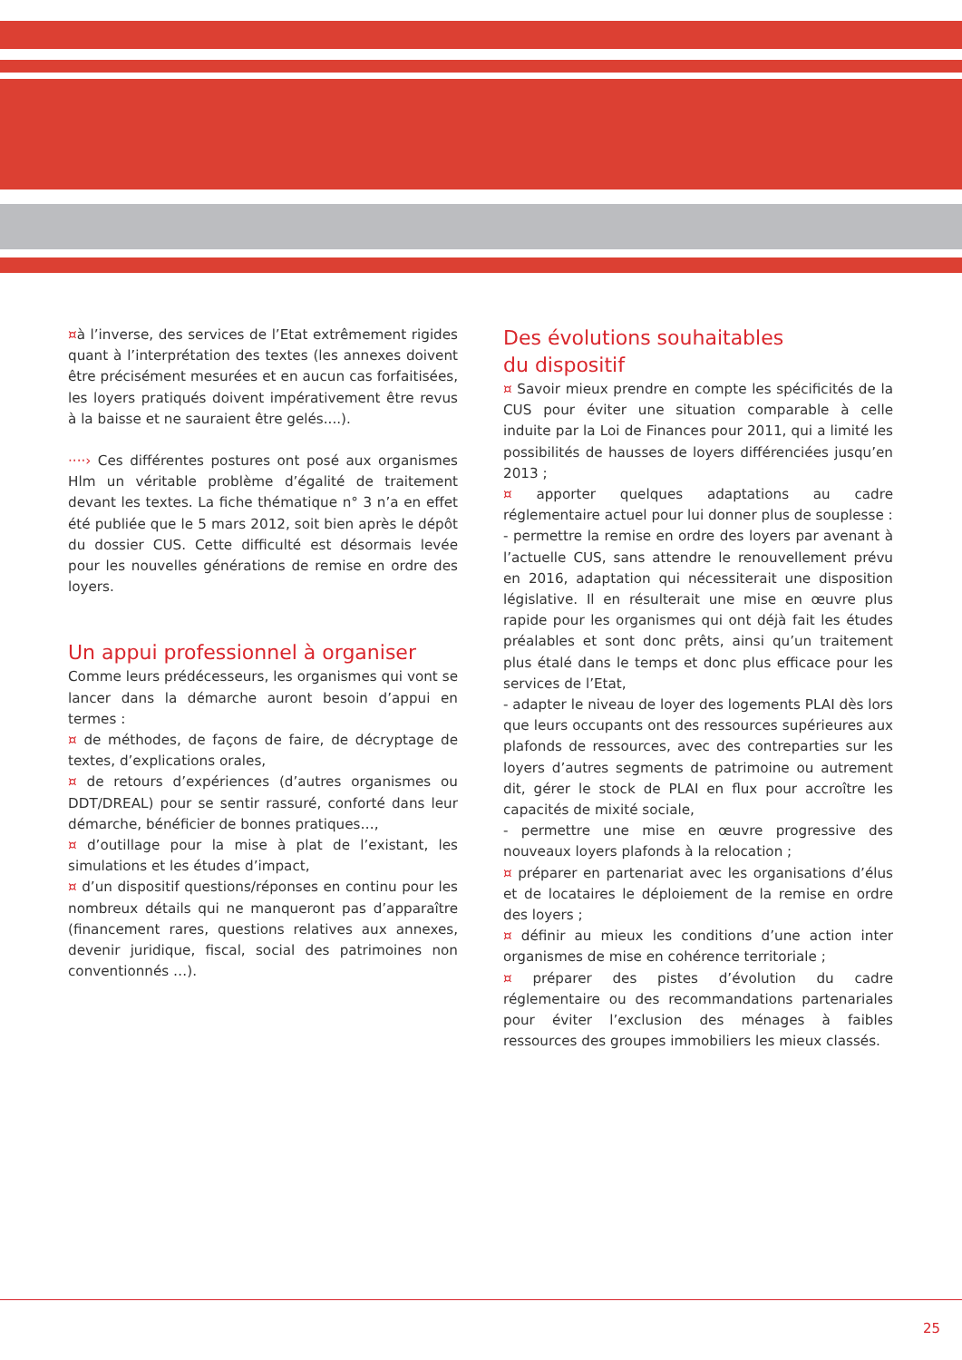¤à l’inverse, des services de l’Etat extrêmement rigides quant à l’interprétation des textes (les annexes doivent être précisément mesurées et en aucun cas forfaitisées, les loyers pratiqués doivent impérativement être revus à la baisse et ne sauraient être gelés....).
····› Ces différentes postures ont posé aux organismes Hlm un véritable problème d’égalité de traitement devant les textes. La fiche thématique n° 3 n’a en effet été publiée que le 5 mars 2012, soit bien après le dépôt du dossier CUS. Cette difficulté est désormais levée pour les nouvelles générations de remise en ordre des loyers.
Un appui professionnel à organiser
Comme leurs prédécesseurs, les organismes qui vont se lancer dans la démarche auront besoin d’appui en termes :
¤ de méthodes, de façons de faire, de décryptage de textes, d’explications orales,
¤ de retours d’expériences (d’autres organismes ou DDT/DREAL) pour se sentir rassuré, conforté dans leur démarche, bénéficier de bonnes pratiques…,
¤ d’outillage pour la mise à plat de l’existant, les simulations et les études d’impact,
¤ d’un dispositif questions/réponses en continu pour les nombreux détails qui ne manqueront pas d’apparaître (financement rares, questions relatives aux annexes, devenir juridique, fiscal, social des patrimoines non conventionnés …).
Des évolutions souhaitables
du dispositif
¤ Savoir mieux prendre en compte les spécificités de la CUS pour éviter une situation comparable à celle induite par la Loi de Finances pour 2011, qui a limité les possibilités de hausses de loyers différenciées jusqu’en 2013 ;
¤ apporter quelques adaptations au cadre réglementaire actuel pour lui donner plus de souplesse :
- permettre la remise en ordre des loyers par avenant à l’actuelle CUS, sans attendre le renouvellement prévu en 2016, adaptation qui nécessiterait une disposition législative. Il en résulterait une mise en œuvre plus rapide pour les organismes qui ont déjà fait les études préalables et sont donc prêts, ainsi qu’un traitement plus étalé dans le temps et donc plus efficace pour les services de l’Etat,
- adapter le niveau de loyer des logements PLAI dès lors que leurs occupants ont des ressources supérieures aux plafonds de ressources, avec des contreparties sur les loyers d’autres segments de patrimoine ou autrement dit, gérer le stock de PLAI en flux pour accroître les capacités de mixité sociale,
- permettre une mise en œuvre progressive des nouveaux loyers plafonds à la relocation ;
¤ préparer en partenariat avec les organisations d’élus et de locataires le déploiement de la remise en ordre des loyers ;
¤ définir au mieux les conditions d’une action inter organismes de mise en cohérence territoriale ;
¤ préparer des pistes d’évolution du cadre réglementaire ou des recommandations partenariales pour éviter l’exclusion des ménages à faibles ressources des groupes immobiliers les mieux classés.
25